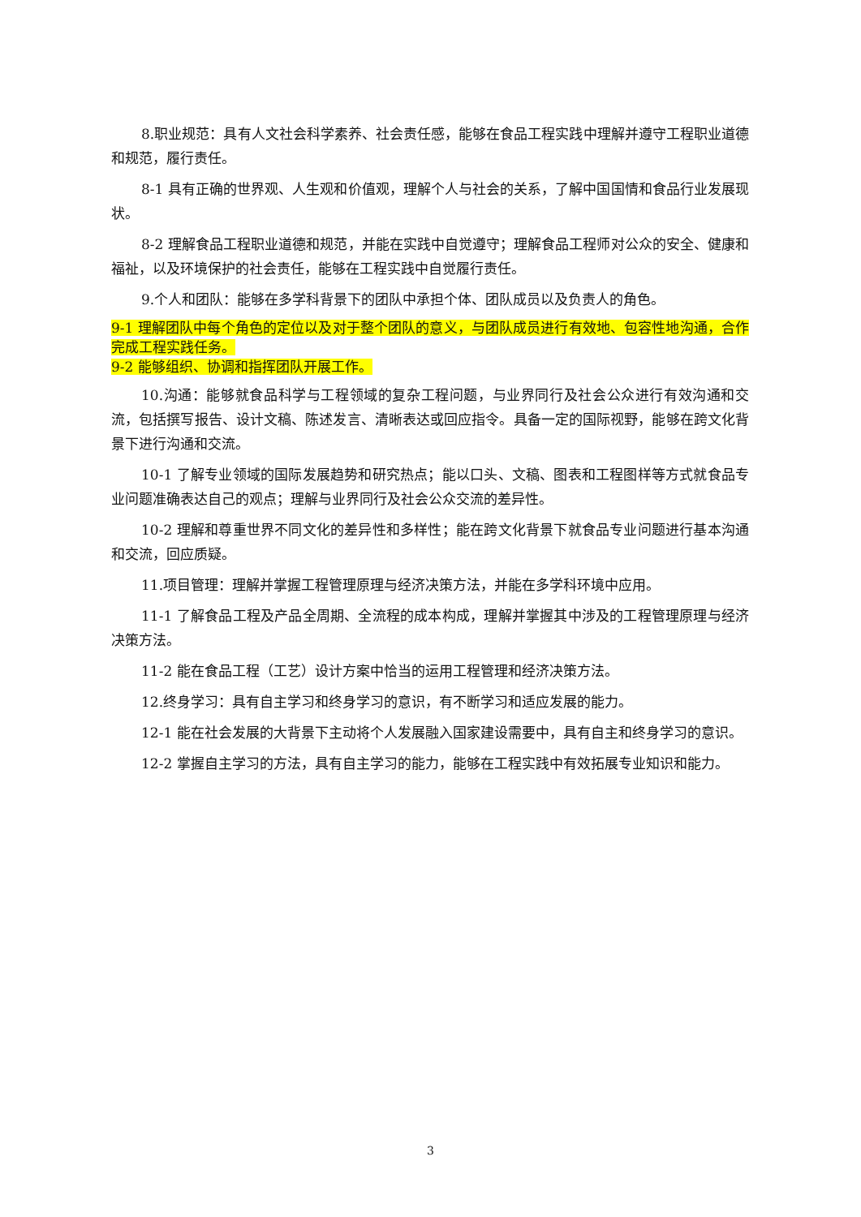8.职业规范：具有人文社会科学素养、社会责任感，能够在食品工程实践中理解并遵守工程职业道德和规范，履行责任。
8-1 具有正确的世界观、人生观和价值观，理解个人与社会的关系，了解中国国情和食品行业发展现状。
8-2 理解食品工程职业道德和规范，并能在实践中自觉遵守；理解食品工程师对公众的安全、健康和福祉，以及环境保护的社会责任，能够在工程实践中自觉履行责任。
9.个人和团队：能够在多学科背景下的团队中承担个体、团队成员以及负责人的角色。
9-1 理解团队中每个角色的定位以及对于整个团队的意义，与团队成员进行有效地、包容性地沟通，合作完成工程实践任务。
9-2 能够组织、协调和指挥团队开展工作。
10.沟通：能够就食品科学与工程领域的复杂工程问题，与业界同行及社会公众进行有效沟通和交流，包括撰写报告、设计文稿、陈述发言、清晰表达或回应指令。具备一定的国际视野，能够在跨文化背景下进行沟通和交流。
10-1 了解专业领域的国际发展趋势和研究热点；能以口头、文稿、图表和工程图样等方式就食品专业问题准确表达自己的观点；理解与业界同行及社会公众交流的差异性。
10-2 理解和尊重世界不同文化的差异性和多样性；能在跨文化背景下就食品专业问题进行基本沟通和交流，回应质疑。
11.项目管理：理解并掌握工程管理原理与经济决策方法，并能在多学科环境中应用。
11-1 了解食品工程及产品全周期、全流程的成本构成，理解并掌握其中涉及的工程管理原理与经济决策方法。
11-2 能在食品工程（工艺）设计方案中恰当的运用工程管理和经济决策方法。
12.终身学习：具有自主学习和终身学习的意识，有不断学习和适应发展的能力。
12-1 能在社会发展的大背景下主动将个人发展融入国家建设需要中，具有自主和终身学习的意识。
12-2 掌握自主学习的方法，具有自主学习的能力，能够在工程实践中有效拓展专业知识和能力。
3